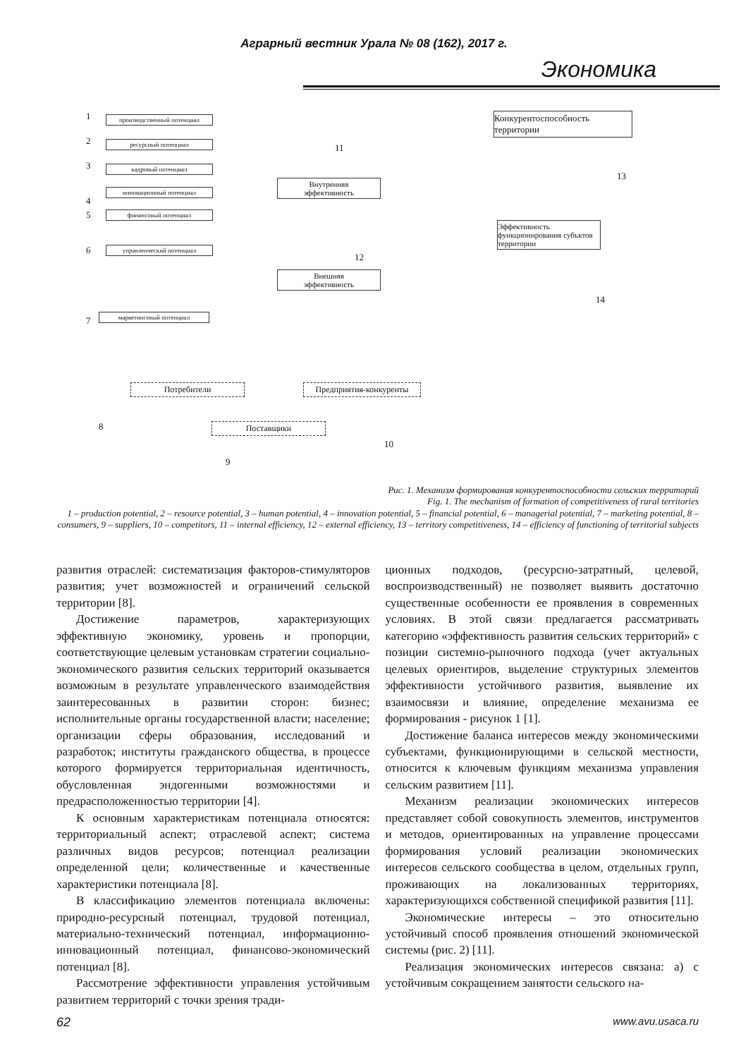Аграрный вестник Урала № 08 (162), 2017 г.
Экономика
1 производственный потенциал
2 ресурсный потенциал
3 кадровый потенциал
4
инновационный потенциал
5 финансовый потенциал
6 управленческий потенциал
7 маркетинговый потенциал
11
Внутренняя
эффективность
12
Внешняя
эффективность
Конкурентоспособность территории
13
Эффективность функционирования субъктов территории
14
Потребители Предприятия-конкуренты
8
10
Поставщики
9
Рис. 1. Механизм формирования конкурентоспособности сельских территорий
Fig. 1. The mechanism of formation of competitiveness of rural territories
1 – production potential, 2 – resource potential, 3 – human potential, 4 – innovation potential, 5 – financial potential, 6 – managerial potential, 7 – marketing potential, 8 – consumers, 9 – suppliers, 10 – competitors, 11 – internal efficiency, 12 – external efficiency, 13 – territory competitiveness, 14 – efficiency of functioning of territorial subjects
развития отраслей: систематизация факторов-стимуляторов развития; учет возможностей и ограничений сельской территории [8].
Достижение параметров, характеризующих эффективную экономику, уровень и пропорции, соответствующие целевым установкам стратегии социально-экономического развития сельских территорий оказывается возможным в результате управленческого взаимодействия заинтересованных в развитии сторон: бизнес; исполнительные органы государственной власти; население; организации сферы образования, исследований и разработок; институты гражданского общества, в процессе которого формируется территориальная идентичность, обусловленная эндогенными возможностями и предрасположенностью территории [4].
К основным характеристикам потенциала относятся: территориальный аспект; отраслевой аспект; система различных видов ресурсов; потенциал реализации определенной цели; количественные и качественные характеристики потенциала [8].
В классификацию элементов потенциала включены: природно-ресурсный потенциал, трудовой потенциал, материально-технический потенциал, информационно- инновационный потенциал, финансово-экономический потенциал [8].
Рассмотрение эффективности управления устойчивым развитием территорий с точки зрения тради-
ционных подходов, (ресурсно-затратный, целевой, воспроизводственный) не позволяет выявить достаточно существенные особенности ее проявления в современных условиях. В этой связи предлагается рассматривать категорию «эффективность развития сельских территорий» с позиции системно-рыночного подхода (учет актуальных целевых ориентиров, выделение структурных элементов эффективности устойчивого развития, выявление их взаимосвязи и влияние, определение механизма ее формирования - рисунок 1 [1].
Достижение баланса интересов между экономическими субъектами, функционирующими в сельской местности, относится к ключевым функциям механизма управления сельским развитием [11].
Механизм реализации экономических интересов представляет собой совокупность элементов, инструментов и методов, ориентированных на управление процессами формирования условий реализации экономических интересов сельского сообщества в целом, отдельных групп, проживающих на локализованных территориях, характеризующихся собственной спецификой развития [11].
Экономические интересы – это относительно устойчивый способ проявления отношений экономической системы (рис. 2) [11].
Реализация экономических интересов связана: а) с устойчивым сокращением занятости сельского на-
62 www.avu.usaca.ru